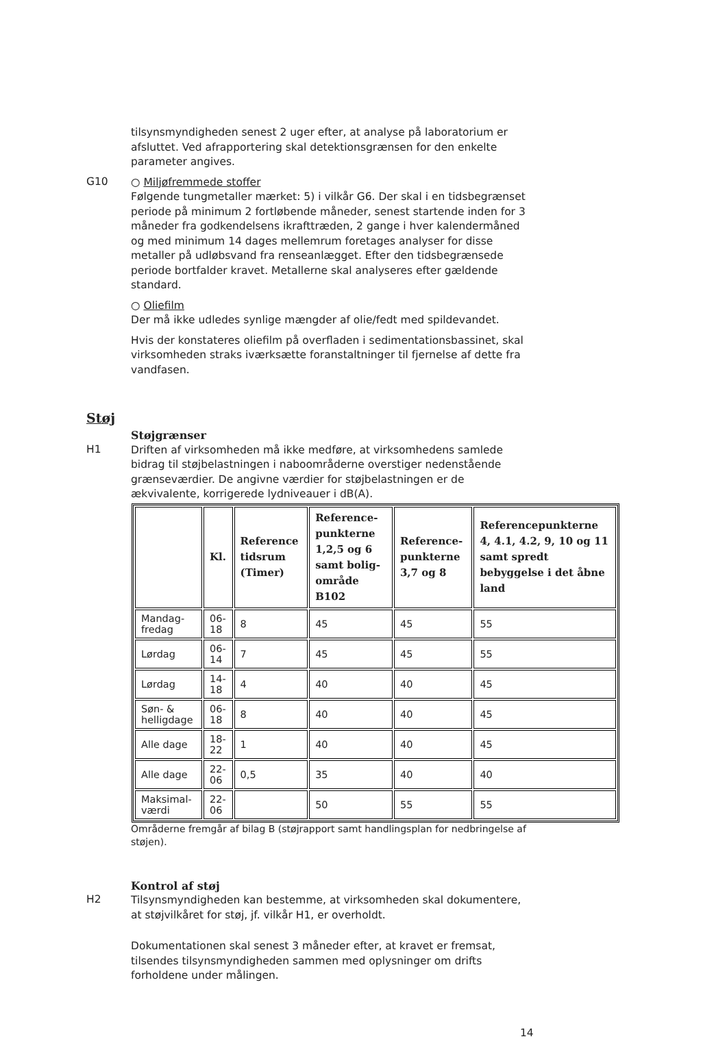tilsynsmyndigheden senest 2 uger efter, at analyse på laboratorium er afsluttet. Ved afrapportering skal detektionsgrænsen for den enkelte parameter angives.
G10
○ Miljøfremmede stoffer
Følgende tungmetaller mærket: 5) i vilkår G6. Der skal i en tidsbegrænset periode på minimum 2 fortløbende måneder, senest startende inden for 3 måneder fra godkendelsens ikrafttræden, 2 gange i hver kalendermåned og med minimum 14 dages mellemrum foretages analyser for disse metaller på udløbsvand fra renseanlægget. Efter den tidsbegrænsede periode bortfalder kravet. Metallerne skal analyseres efter gældende standard.
○ Oliefilm
Der må ikke udledes synlige mængder af olie/fedt med spildevandet.
Hvis der konstateres oliefilm på overfladen i sedimentationsbassinet, skal virksomheden straks iværksætte foranstaltninger til fjernelse af dette fra vandfasen.
Støj
Støjgrænser
H1
Driften af virksomheden må ikke medføre, at virksomhedens samlede bidrag til støjbelastningen i naboområderne overstiger nedenstående grænseværdier. De angivne værdier for støjbelastningen er de ækvivalente, korrigerede lydniveauer i dB(A).
| | Kl. | Reference tidsrum (Timer) | Reference-punkterne 1,2,5 og 6 samt bolig-område B102 | Reference-punkterne 3,7 og 8 | Referencepunkterne 4, 4.1, 4.2, 9, 10 og 11 samt spredt bebyggelse i det åbne land |
| --- | --- | --- | --- | --- | --- |
| Mandag-fredag | 06-18 | 8 | 45 | 45 | 55 |
| Lørdag | 06-14 | 7 | 45 | 45 | 55 |
| Lørdag | 14-18 | 4 | 40 | 40 | 45 |
| Søn- & helligdage | 06-18 | 8 | 40 | 40 | 45 |
| Alle dage | 18-22 | 1 | 40 | 40 | 45 |
| Alle dage | 22-06 | 0,5 | 35 | 40 | 40 |
| Maksimal-værdi | 22-06 | | 50 | 55 | 55 |
Områderne fremgår af bilag B (støjrapport samt handlingsplan for nedbringelse af støjen).
Kontrol af støj
H2
Tilsynsmyndigheden kan bestemme, at virksomheden skal dokumentere, at støjvilkåret for støj, jf. vilkår H1, er overholdt.
Dokumentationen skal senest 3 måneder efter, at kravet er fremsat, tilsendes tilsynsmyndigheden sammen med oplysninger om drifts forholdene under målingen.
14